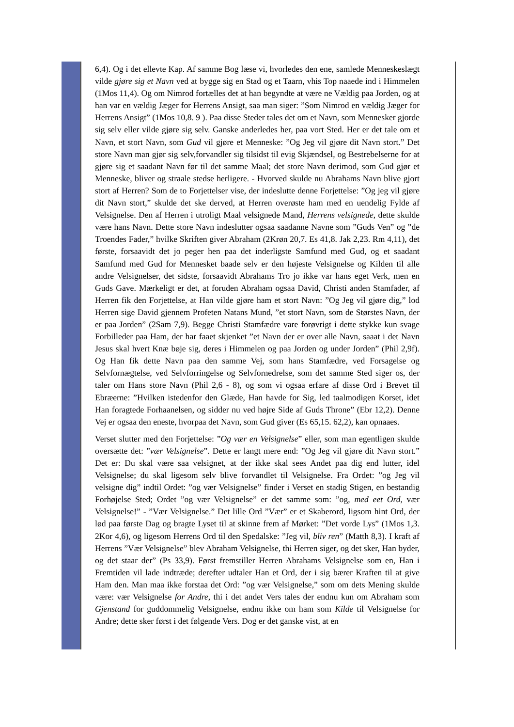6,4). Og i det ellevte Kap. Af samme Bog læse vi, hvorledes den ene, samlede Menneskeslægt vilde gjøre sig et Navn ved at bygge sig en Stad og et Taarn, vhis Top naaede ind i Himmelen (1Mos 11,4). Og om Nimrod fortælles det at han begyndte at være ne Vældig paa Jorden, og at han var en vældig Jæger for Herrens Ansigt, saa man siger: ”Som Nimrod en vældig Jæger for Herrens Ansigt” (1Mos 10,8. 9 ). Paa disse Steder tales det om et Navn, som Mennesker gjorde sig selv eller vilde gjøre sig selv. Ganske anderledes her, paa vort Sted. Her er det tale om et Navn, et stort Navn, som Gud vil gjøre et Menneske: ”Og Jeg vil gjøre dit Navn stort.” Det store Navn man gjør sig selv,forvandler sig tilsidst til evig Skjændsel, og Bestrebelserne for at gjøre sig et saadant Navn før til det samme Maal; det store Navn derimod, som Gud gjør et Menneske, bliver og straale stedse herligere. - Hvorved skulde nu Abrahams Navn blive gjort stort af Herren? Som de to Forjettelser vise, der indeslutte denne Forjettelse: ”Og jeg vil gjøre dit Navn stort,” skulde det ske derved, at Herren overøste ham med en uendelig Fylde af Velsignelse. Den af Herren i utroligt Maal velsignede Mand, Herrens velsignede, dette skulde være hans Navn. Dette store Navn indeslutter ogsaa saadanne Navne som ”Guds Ven” og ”de Troendes Fader,” hvilke Skriften giver Abraham (2Krøn 20,7. Es 41,8. Jak 2,23. Rm 4,11), det første, forsaavidt det jo peger hen paa det inderligste Samfund med Gud, og et saadant Samfund med Gud for Mennesket baade selv er den højeste Velsignelse og Kilden til alle andre Velsignelser, det sidste, forsaavidt Abrahams Tro jo ikke var hans eget Verk, men en Guds Gave. Mærkeligt er det, at foruden Abraham ogsaa David, Christi anden Stamfader, af Herren fik den Forjettelse, at Han vilde gjøre ham et stort Navn: ”Og Jeg vil gjøre dig,” lod Herren sige David gjennem Profeten Natans Mund, ”et stort Navn, som de Størstes Navn, der er paa Jorden” (2Sam 7,9). Begge Christi Stamfædre vare forøvrigt i dette stykke kun svage Forbilleder paa Ham, der har faaet skjenket ”et Navn der er over alle Navn, saaat i det Navn Jesus skal hvert Knæ bøje sig, deres i Himmelen og paa Jorden og under Jorden” (Phil 2,9f). Og Han fik dette Navn paa den samme Vej, som hans Stamfædre, ved Forsagelse og Selvfornægtelse, ved Selvforringelse og Selvfornedrelse, som det samme Sted siger os, der taler om Hans store Navn (Phil 2,6 - 8), og som vi ogsaa erfare af disse Ord i Brevet til Ebræerne: ”Hvilken istedenfor den Glæde, Han havde for Sig, led taalmodigen Korset, idet Han foragtede Forhaanelsen, og sidder nu ved højre Side af Guds Throne” (Ebr 12,2). Denne Vej er ogsaa den eneste, hvorpaa det Navn, som Gud giver (Es 65,15. 62,2), kan opnaaes.
Verset slutter med den Forjettelse: ”Og vær en Velsignelse” eller, som man egentligen skulde oversætte det: ”vær Velsignelse”. Dette er langt mere end: ”Og Jeg vil gjøre dit Navn stort.” Det er: Du skal være saa velsignet, at der ikke skal sees Andet paa dig end lutter, idel Velsignelse; du skal ligesom selv blive forvandlet til Velsignelse. Fra Ordet: ”og Jeg vil velsigne dig” indtil Ordet: ”og vær Velsignelse” finder i Verset en stadig Stigen, en bestandig Forhøjelse Sted; Ordet ”og vær Velsignelse” er det samme som: ”og, med eet Ord, vær Velsignelse!” - ”Vær Velsignelse.” Det lille Ord ”Vær” er et Skaberord, ligsom hint Ord, der lød paa første Dag og bragte Lyset til at skinne frem af Mørket: ”Det vorde Lys” (1Mos 1,3. 2Kor 4,6), og ligesom Herrens Ord til den Spedalske: ”Jeg vil, bliv ren” (Matth 8,3). I kraft af Herrens ”Vær Velsignelse” blev Abraham Velsignelse, thi Herren siger, og det sker, Han byder, og det staar der” (Ps 33,9). Først fremstiller Herren Abrahams Velsignelse som en, Han i Fremtiden vil lade indtræde; derefter udtaler Han et Ord, der i sig bærer Kraften til at give Ham den. Man maa ikke forstaa det Ord: ”og vær Velsignelse,” som om dets Mening skulde være: vær Velsignelse for Andre, thi i det andet Vers tales der endnu kun om Abraham som Gjenstand for guddommelig Velsignelse, endnu ikke om ham som Kilde til Velsignelse for Andre; dette sker først i det følgende Vers. Dog er det ganske vist, at en